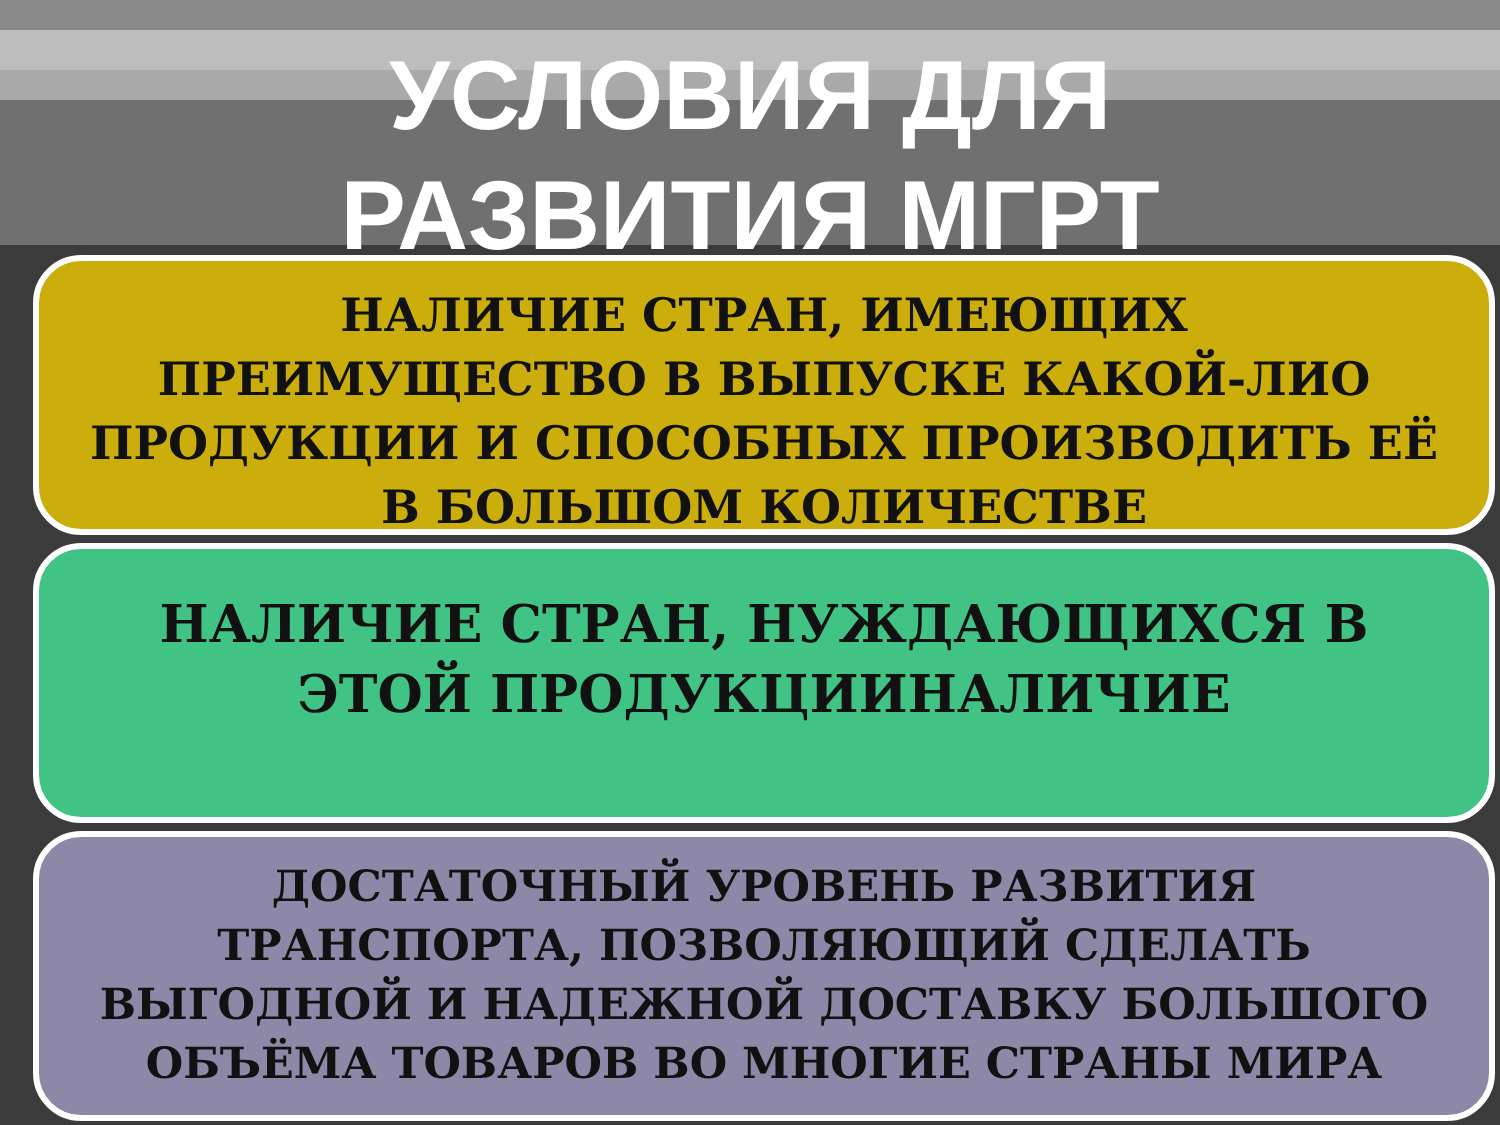УСЛОВИЯ ДЛЯ
РАЗВИТИЯ МГРТ
НАЛИЧИЕ СТРАН, ИМЕЮЩИХ ПРЕИМУЩЕСТВО В ВЫПУСКЕ КАКОЙ-ЛИО ПРОДУКЦИИ И СПОСОБНЫХ ПРОИЗВОДИТЬ ЕЁ В БОЛЬШОМ КОЛИЧЕСТВЕ
НАЛИЧИЕ СТРАН, НУЖДАЮЩИХСЯ В ЭТОЙ ПРОДУКЦИИНАЛИЧИЕ
ДОСТАТОЧНЫЙ УРОВЕНЬ РАЗВИТИЯ ТРАНСПОРТА, ПОЗВОЛЯЮЩИЙ СДЕЛАТЬ ВЫГОДНОЙ И НАДЕЖНОЙ ДОСТАВКУ БОЛЬШОГО ОБЪЁМА ТОВАРОВ ВО МНОГИЕ СТРАНЫ МИРА